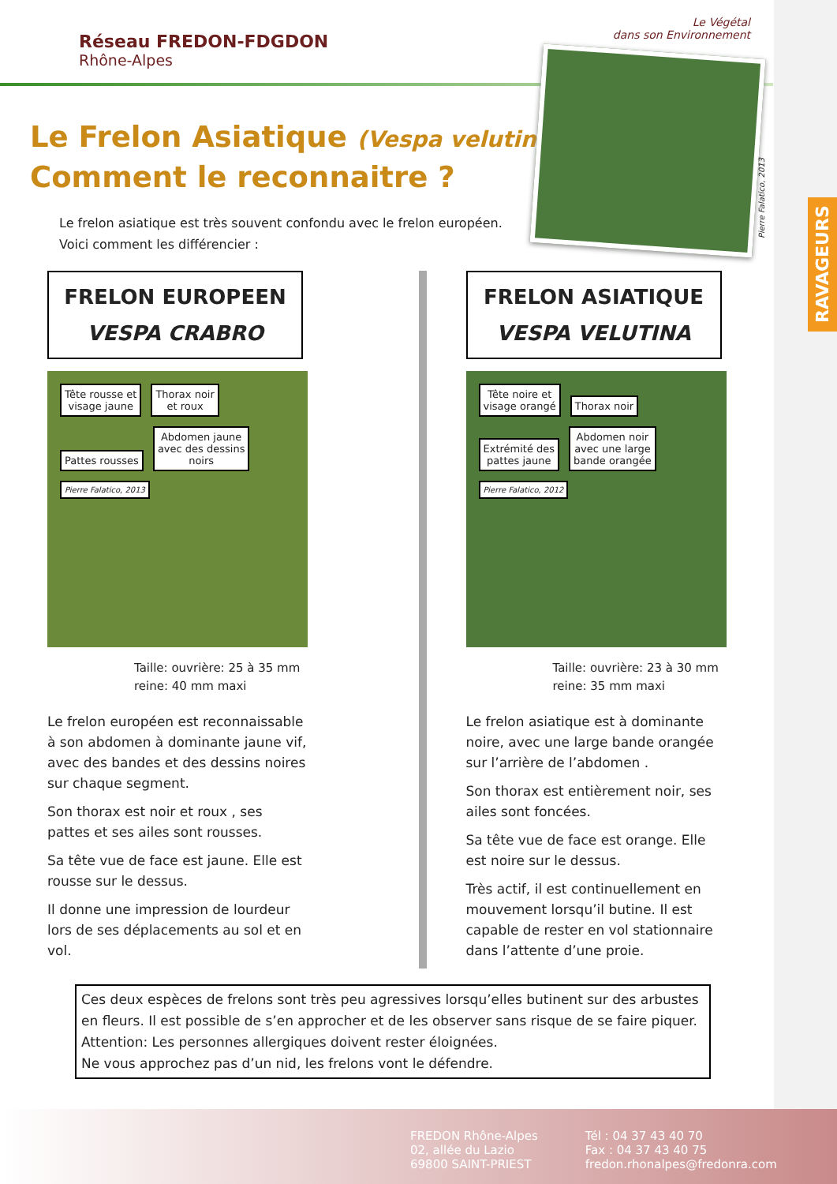RAVAGEURS
Le Végétal
dans son Environnement
Réseau FREDON-FDGDON
Rhône-Alpes
Le Frelon Asiatique (Vespa velutina)
Comment le reconnaitre ?
Le frelon asiatique est très souvent confondu avec le frelon européen. Voici comment les différencier :
FRELON EUROPEEN
VESPA CRABRO
Tête rousse et
visage jaune
Thorax noir
et roux
Pattes rousses
Abdomen jaune
avec des dessins
noirs
Pierre Falatico, 2013
Taille: ouvrière: 25 à 35 mm
reine: 40 mm maxi
Le frelon européen est reconnaissable à son abdomen à dominante jaune vif, avec des bandes et des dessins noires sur chaque segment.
Son thorax est noir et roux , ses pattes et ses ailes sont rousses.
Sa tête vue de face est jaune. Elle est rousse sur le dessus.
Il donne une impression de lourdeur lors de ses déplacements au sol et en vol.
FRELON ASIATIQUE
VESPA VELUTINA
Tête noire et
visage orangé
Thorax noir
Extrémité des
pattes jaune
Abdomen noir
avec une large
bande orangée
Pierre Falatico, 2012
Taille: ouvrière: 23 à 30 mm
reine: 35 mm maxi
Le frelon asiatique est à dominante noire, avec une large bande orangée sur l’arrière de l’abdomen .
Son thorax est entièrement noir, ses ailes sont foncées.
Sa tête vue de face est orange. Elle est noire sur le dessus.
Très actif, il est continuellement en mouvement lorsqu’il butine. Il est capable de rester en vol stationnaire dans l’attente d’une proie.
Ces deux espèces de frelons sont très peu agressives lorsqu’elles butinent sur des arbustes en fleurs. Il est possible de s’en approcher et de les observer sans risque de se faire piquer.
Attention: Les personnes allergiques doivent rester éloignées.
Ne vous approchez pas d’un nid, les frelons vont le défendre.
FREDON Rhône-Alpes
02, allée du Lazio
69800 SAINT-PRIEST
Tél : 04 37 43 40 70
Fax : 04 37 43 40 75
fredon.rhonalpes@fredonra.com
Pierre Falatico, 2013